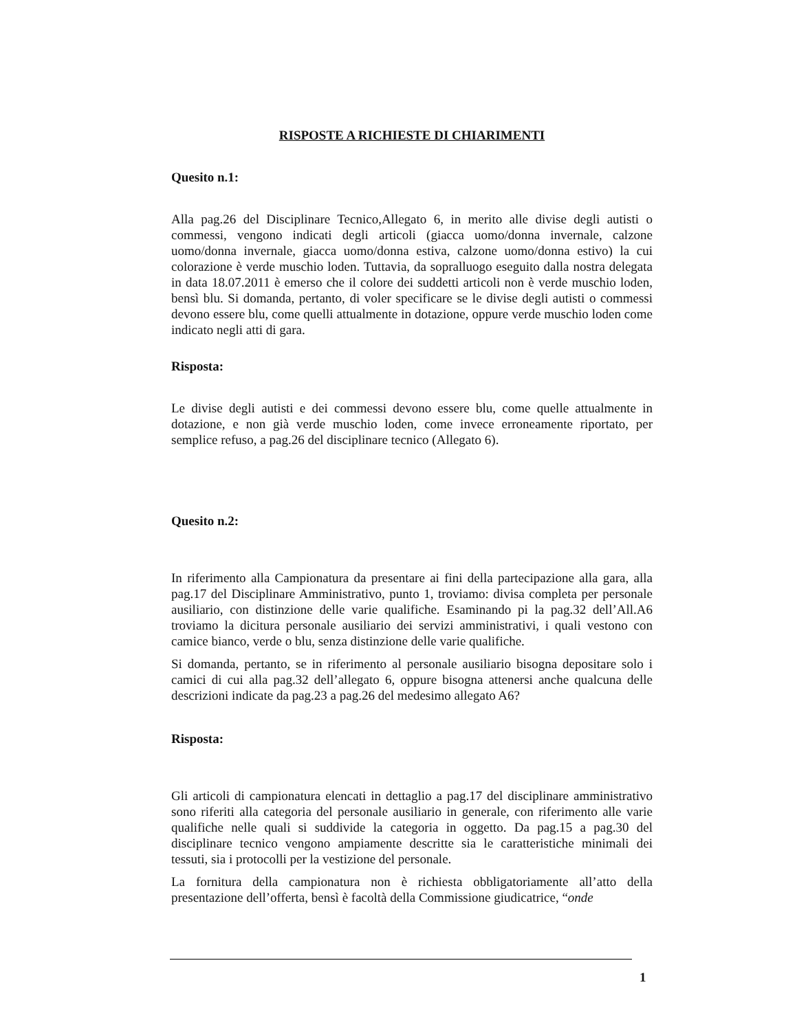RISPOSTE A RICHIESTE DI CHIARIMENTI
Quesito n.1:
Alla pag.26 del Disciplinare Tecnico,Allegato 6, in merito alle divise degli autisti o commessi, vengono indicati degli articoli (giacca uomo/donna invernale, calzone uomo/donna invernale, giacca uomo/donna estiva, calzone uomo/donna estivo) la cui colorazione è verde muschio loden. Tuttavia, da sopralluogo eseguito dalla nostra delegata in data 18.07.2011 è emerso che il colore dei suddetti articoli non è verde muschio loden, bensì blu. Si domanda, pertanto, di voler specificare se le divise degli autisti o commessi devono essere blu, come quelli attualmente in dotazione, oppure verde muschio loden come indicato negli atti di gara.
Risposta:
Le divise degli autisti e dei commessi devono essere blu, come quelle attualmente in dotazione, e non già verde muschio loden, come invece erroneamente riportato, per semplice refuso, a pag.26 del disciplinare tecnico (Allegato 6).
Quesito n.2:
In riferimento alla Campionatura da presentare ai fini della partecipazione alla gara, alla pag.17 del Disciplinare Amministrativo, punto 1, troviamo: divisa completa per personale ausiliario, con distinzione delle varie qualifiche. Esaminando pi la pag.32 dell’All.A6 troviamo la dicitura personale ausiliario dei servizi amministrativi, i quali vestono con camice bianco, verde o blu, senza distinzione delle varie qualifiche.
Si domanda, pertanto, se in riferimento al personale ausiliario bisogna depositare solo i camici di cui alla pag.32 dell’allegato 6, oppure bisogna attenersi anche qualcuna delle descrizioni indicate da pag.23 a pag.26 del medesimo allegato A6?
Risposta:
Gli articoli di campionatura elencati in dettaglio a pag.17 del disciplinare amministrativo sono riferiti alla categoria del personale ausiliario in generale, con riferimento alle varie qualifiche nelle quali si suddivide la categoria in oggetto. Da pag.15 a pag.30 del disciplinare tecnico vengono ampiamente descritte sia le caratteristiche minimali dei tessuti, sia i protocolli per la vestizione del personale.
La fornitura della campionatura non è richiesta obbligatoriamente all’atto della presentazione dell’offerta, bensì è facoltà della Commissione giudicatrice, “onde
1